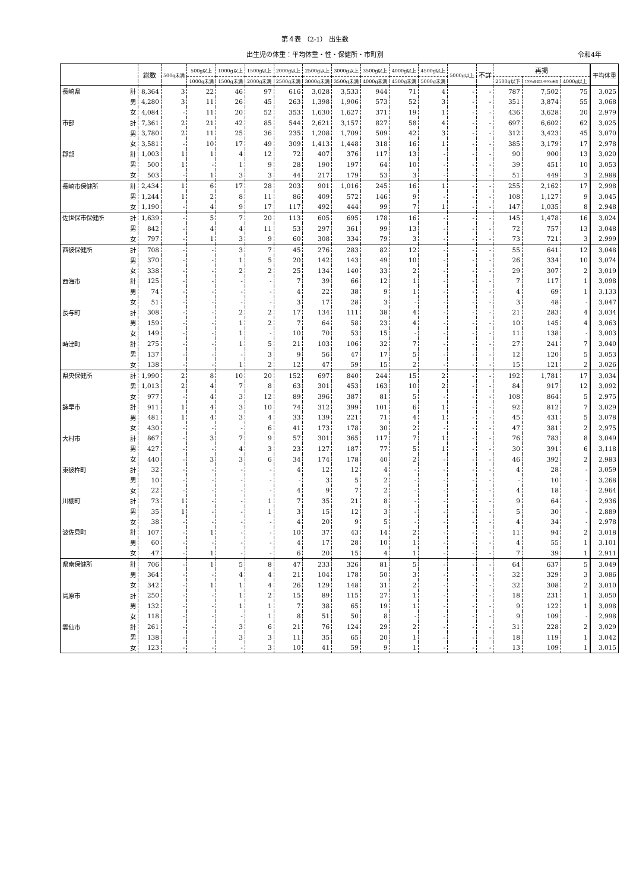第４表 （2-1） 出生数
出生児の体重：平均体重・性・保健所・市町別 令和4年
| | | 総数 | 500g未満 | 500g以上 | 1000g以上 | 1500g以上 | 2000g以上 | 2500g以上 | 3000g以上 | 3500g以上 | 4000g以上 | 4500g以上 | 5000g以上 | 不詳 | 再掲 | | | 平均体重 |
| --- | --- | --- | --- | --- | --- | --- | --- | --- | --- | --- | --- | --- | --- | --- | --- | --- | --- | --- |
| | | | | 1000g未満 | 1500g未満 | 2000g未満 | 2500g未満 | 3000g未満 | 3500g未満 | 4000g未満 | 4500g未満 | 5000g未満 | | | 2500g以下 | 2500gを超え4000g未満 | 4000g以上 | |
| 長崎県 | 計 | 8,364 | 3 | 22 | 46 | 97 | 616 | 3,028 | 3,533 | 944 | 71 | 4 | - | - | 787 | 7,502 | 75 | 3,025 |
| | 男 | 4,280 | 3 | 11 | 26 | 45 | 263 | 1,398 | 1,906 | 573 | 52 | 3 | - | - | 351 | 3,874 | 55 | 3,068 |
| | 女 | 4,084 | - | 11 | 20 | 52 | 353 | 1,630 | 1,627 | 371 | 19 | 1 | - | - | 436 | 3,628 | 20 | 2,979 |
| 市部 | 計 | 7,361 | 2 | 21 | 42 | 85 | 544 | 2,621 | 3,157 | 827 | 58 | 4 | - | - | 697 | 6,602 | 62 | 3,025 |
| | 男 | 3,780 | 2 | 11 | 25 | 36 | 235 | 1,208 | 1,709 | 509 | 42 | 3 | - | - | 312 | 3,423 | 45 | 3,070 |
| | 女 | 3,581 | - | 10 | 17 | 49 | 309 | 1,413 | 1,448 | 318 | 16 | 1 | - | - | 385 | 3,179 | 17 | 2,978 |
| 郡部 | 計 | 1,003 | 1 | 1 | 4 | 12 | 72 | 407 | 376 | 117 | 13 | - | - | - | 90 | 900 | 13 | 3,020 |
| | 男 | 500 | 1 | - | 1 | 9 | 28 | 190 | 197 | 64 | 10 | - | - | - | 39 | 451 | 10 | 3,053 |
| | 女 | 503 | - | 1 | 3 | 3 | 44 | 217 | 179 | 53 | 3 | - | - | - | 51 | 449 | 3 | 2,988 |
| 長崎市保健所 | 計 | 2,434 | 1 | 6 | 17 | 28 | 203 | 901 | 1,016 | 245 | 16 | 1 | - | - | 255 | 2,162 | 17 | 2,998 |
| | 男 | 1,244 | 1 | 2 | 8 | 11 | 86 | 409 | 572 | 146 | 9 | - | - | - | 108 | 1,127 | 9 | 3,045 |
| | 女 | 1,190 | - | 4 | 9 | 17 | 117 | 492 | 444 | 99 | 7 | 1 | - | - | 147 | 1,035 | 8 | 2,948 |
| 佐世保市保健所 | 計 | 1,639 | - | 5 | 7 | 20 | 113 | 605 | 695 | 178 | 16 | - | - | - | 145 | 1,478 | 16 | 3,024 |
| | 男 | 842 | - | 4 | 4 | 11 | 53 | 297 | 361 | 99 | 13 | - | - | - | 72 | 757 | 13 | 3,048 |
| | 女 | 797 | - | 1 | 3 | 9 | 60 | 308 | 334 | 79 | 3 | - | - | - | 73 | 721 | 3 | 2,999 |
| 西彼保健所 | 計 | 708 | - | - | 3 | 7 | 45 | 276 | 283 | 82 | 12 | - | - | - | 55 | 641 | 12 | 3,048 |
| | 男 | 370 | - | - | 1 | 5 | 20 | 142 | 143 | 49 | 10 | - | - | - | 26 | 334 | 10 | 3,074 |
| | 女 | 338 | - | - | 2 | 2 | 25 | 134 | 140 | 33 | 2 | - | - | - | 29 | 307 | 2 | 3,019 |
| 西海市 | 計 | 125 | - | - | - | - | 7 | 39 | 66 | 12 | 1 | - | - | - | 7 | 117 | 1 | 3,098 |
| | 男 | 74 | - | - | - | - | 4 | 22 | 38 | 9 | 1 | - | - | - | 4 | 69 | 1 | 3,133 |
| | 女 | 51 | - | - | - | - | 3 | 17 | 28 | 3 | - | - | - | - | 3 | 48 | - | 3,047 |
| 長与町 | 計 | 308 | - | - | 2 | 2 | 17 | 134 | 111 | 38 | 4 | - | - | - | 21 | 283 | 4 | 3,034 |
| | 男 | 159 | - | - | 1 | 2 | 7 | 64 | 58 | 23 | 4 | - | - | - | 10 | 145 | 4 | 3,063 |
| | 女 | 149 | - | - | 1 | - | 10 | 70 | 53 | 15 | - | - | - | - | 11 | 138 | - | 3,003 |
| 時津町 | 計 | 275 | - | - | 1 | 5 | 21 | 103 | 106 | 32 | 7 | - | - | - | 27 | 241 | 7 | 3,040 |
| | 男 | 137 | - | - | - | 3 | 9 | 56 | 47 | 17 | 5 | - | - | - | 12 | 120 | 5 | 3,053 |
| | 女 | 138 | - | - | 1 | 2 | 12 | 47 | 59 | 15 | 2 | - | - | - | 15 | 121 | 2 | 3,026 |
| 県央保健所 | 計 | 1,990 | 2 | 8 | 10 | 20 | 152 | 697 | 840 | 244 | 15 | 2 | - | - | 192 | 1,781 | 17 | 3,034 |
| | 男 | 1,013 | 2 | 4 | 7 | 8 | 63 | 301 | 453 | 163 | 10 | 2 | - | - | 84 | 917 | 12 | 3,092 |
| | 女 | 977 | - | 4 | 3 | 12 | 89 | 396 | 387 | 81 | 5 | - | - | - | 108 | 864 | 5 | 2,975 |
| 諫早市 | 計 | 911 | 1 | 4 | 3 | 10 | 74 | 312 | 399 | 101 | 6 | 1 | - | - | 92 | 812 | 7 | 3,029 |
| | 男 | 481 | 1 | 4 | 3 | 4 | 33 | 139 | 221 | 71 | 4 | 1 | - | - | 45 | 431 | 5 | 3,078 |
| | 女 | 430 | - | - | - | 6 | 41 | 173 | 178 | 30 | 2 | - | - | - | 47 | 381 | 2 | 2,975 |
| 大村市 | 計 | 867 | - | 3 | 7 | 9 | 57 | 301 | 365 | 117 | 7 | 1 | - | - | 76 | 783 | 8 | 3,049 |
| | 男 | 427 | - | - | 4 | 3 | 23 | 127 | 187 | 77 | 5 | 1 | - | - | 30 | 391 | 6 | 3,118 |
| | 女 | 440 | - | 3 | 3 | 6 | 34 | 174 | 178 | 40 | 2 | - | - | - | 46 | 392 | 2 | 2,983 |
| 東彼杵町 | 計 | 32 | - | - | - | - | 4 | 12 | 12 | 4 | - | - | - | - | 4 | 28 | - | 3,059 |
| | 男 | 10 | - | - | - | - | - | 3 | 5 | 2 | - | - | - | - | - | 10 | - | 3,268 |
| | 女 | 22 | - | - | - | - | 4 | 9 | 7 | 2 | - | - | - | - | 4 | 18 | - | 2,964 |
| 川棚町 | 計 | 73 | 1 | - | - | 1 | 7 | 35 | 21 | 8 | - | - | - | - | 9 | 64 | - | 2,936 |
| | 男 | 35 | 1 | - | - | 1 | 3 | 15 | 12 | 3 | - | - | - | - | 5 | 30 | - | 2,889 |
| | 女 | 38 | - | - | - | - | 4 | 20 | 9 | 5 | - | - | - | - | 4 | 34 | - | 2,978 |
| 波佐見町 | 計 | 107 | - | 1 | - | - | 10 | 37 | 43 | 14 | 2 | - | - | - | 11 | 94 | 2 | 3,018 |
| | 男 | 60 | - | - | - | - | 4 | 17 | 28 | 10 | 1 | - | - | - | 4 | 55 | 1 | 3,101 |
| | 女 | 47 | - | 1 | - | - | 6 | 20 | 15 | 4 | 1 | - | - | - | 7 | 39 | 1 | 2,911 |
| 県南保健所 | 計 | 706 | - | 1 | 5 | 8 | 47 | 233 | 326 | 81 | 5 | - | - | - | 64 | 637 | 5 | 3,049 |
| | 男 | 364 | - | - | 4 | 4 | 21 | 104 | 178 | 50 | 3 | - | - | - | 32 | 329 | 3 | 3,086 |
| | 女 | 342 | - | 1 | 1 | 4 | 26 | 129 | 148 | 31 | 2 | - | - | - | 32 | 308 | 2 | 3,010 |
| 島原市 | 計 | 250 | - | - | 1 | 2 | 15 | 89 | 115 | 27 | 1 | - | - | - | 18 | 231 | 1 | 3,050 |
| | 男 | 132 | - | - | 1 | 1 | 7 | 38 | 65 | 19 | 1 | - | - | - | 9 | 122 | 1 | 3,098 |
| | 女 | 118 | - | - | - | 1 | 8 | 51 | 50 | 8 | - | - | - | - | 9 | 109 | - | 2,998 |
| 雲仙市 | 計 | 261 | - | - | 3 | 6 | 21 | 76 | 124 | 29 | 2 | - | - | - | 31 | 228 | 2 | 3,029 |
| | 男 | 138 | - | - | 3 | 3 | 11 | 35 | 65 | 20 | 1 | - | - | - | 18 | 119 | 1 | 3,042 |
| | 女 | 123 | - | - | - | 3 | 10 | 41 | 59 | 9 | 1 | - | - | - | 13 | 109 | 1 | 3,015 |